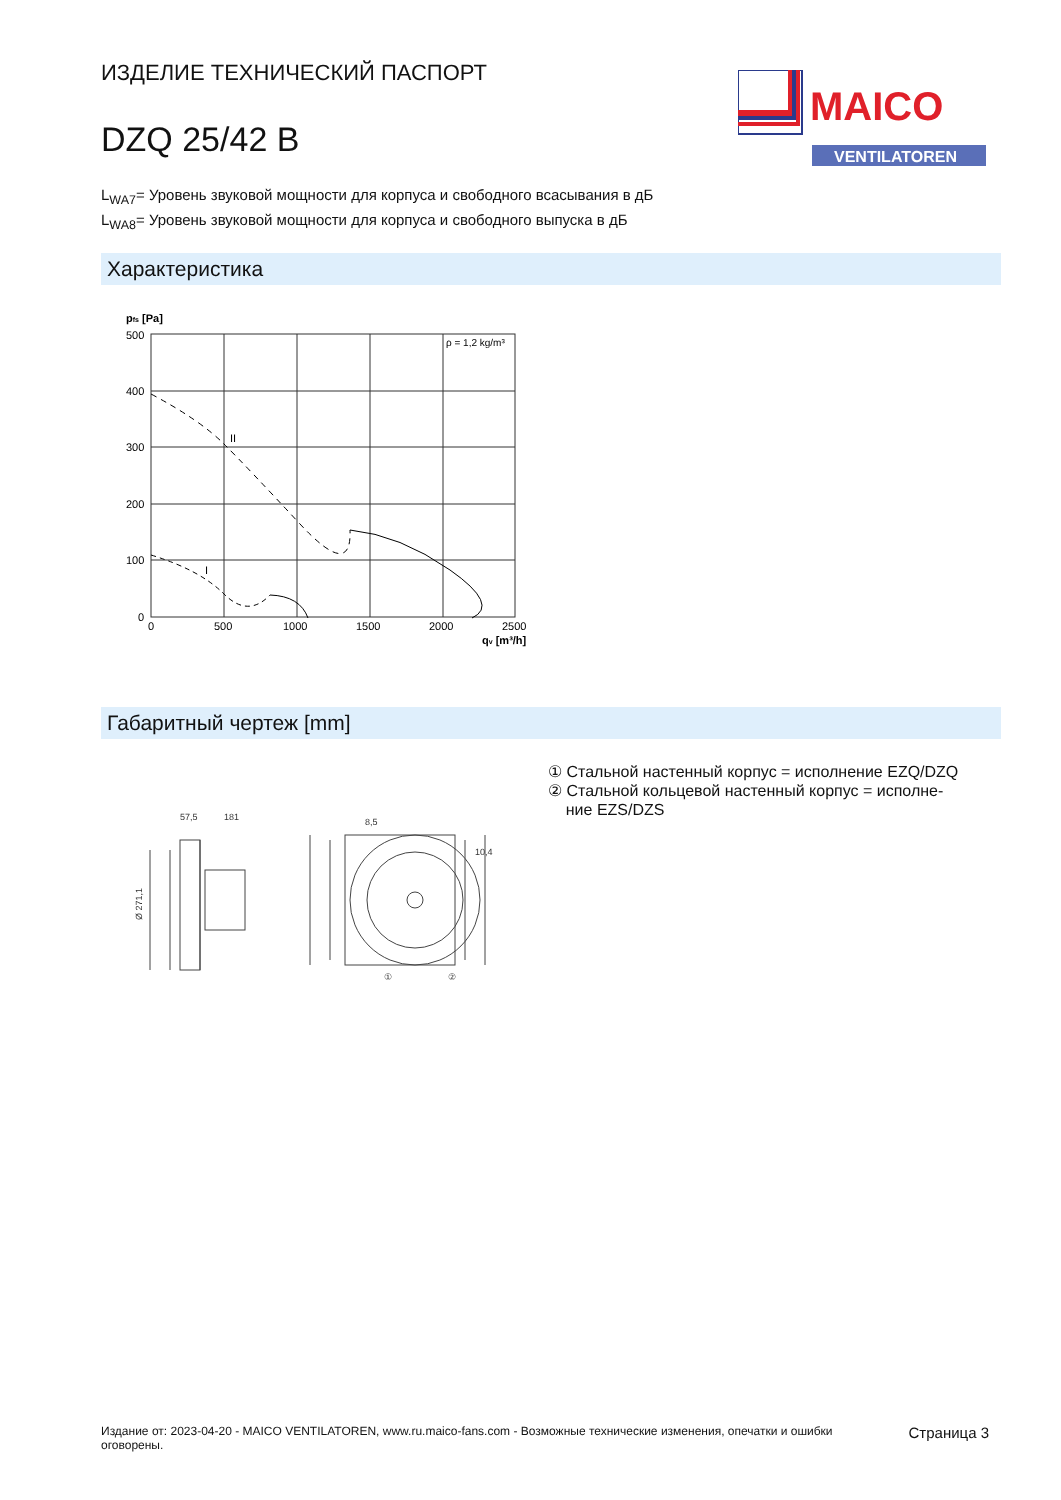ИЗДЕЛИЕ ТЕХНИЧЕСКИЙ ПАСПОРТ
DZQ 25/42 B
MAICO
VENTILATOREN
L<sub>WA7</sub>= Уровень звуковой мощности для корпуса и свободного всасывания в дБ
L<sub>WA8</sub>= Уровень звуковой мощности для корпуса и свободного выпуска в дБ
Характеристика
pfs [Pa]
500
400
300
200
100
0
0
500
1000
1500
2000
2500
qv [m³/h]
ρ = 1,2 kg/m³
II
I
Габаритный чертеж [mm]
57,5
181
Ø 271,1
8,5
10,4
①
②
① Стальной настенный корпус = исполнение EZQ/DZQ
② Стальной кольцевой настенный корпус = исполне-
ние EZS/DZS
Издание от: 2023-04-20 - MAICO VENTILATOREN, www.ru.maico-fans.com - Возможные технические изменения, опечатки и ошибки оговорены.
Страница 3